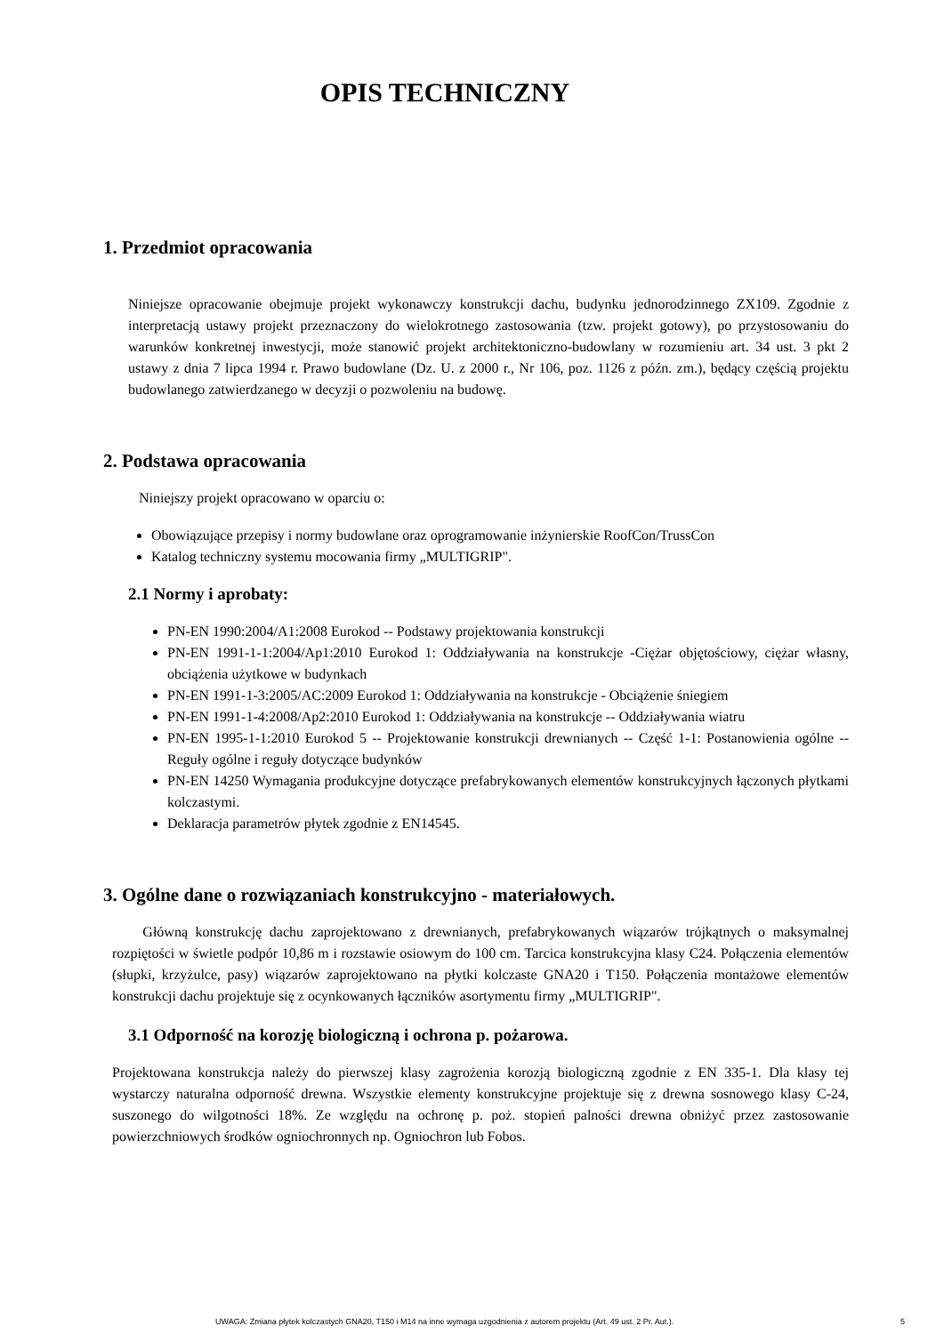OPIS TECHNICZNY
1. Przedmiot opracowania
Niniejsze opracowanie obejmuje projekt wykonawczy konstrukcji dachu, budynku jednorodzinnego ZX109. Zgodnie z interpretacją ustawy projekt przeznaczony do wielokrotnego zastosowania (tzw. projekt gotowy), po przystosowaniu do warunków konkretnej inwestycji, może stanowić projekt architektoniczno-budowlany w rozumieniu art. 34 ust. 3 pkt 2 ustawy z dnia 7 lipca 1994 r. Prawo budowlane (Dz. U. z 2000 r., Nr 106, poz. 1126 z późn. zm.), będący częścią projektu budowlanego zatwierdzanego w decyzji o pozwoleniu na budowę.
2. Podstawa opracowania
Niniejszy projekt opracowano w oparciu o:
Obowiązujące przepisy i normy budowlane oraz oprogramowanie inżynierskie RoofCon/TrussCon
Katalog techniczny systemu mocowania firmy „MULTIGRIP".
2.1 Normy i aprobaty:
PN-EN 1990:2004/A1:2008 Eurokod -- Podstawy projektowania konstrukcji
PN-EN 1991-1-1:2004/Ap1:2010 Eurokod 1: Oddziaływania na konstrukcje -Ciężar objętościowy, ciężar własny, obciążenia użytkowe w budynkach
PN-EN 1991-1-3:2005/AC:2009 Eurokod 1: Oddziaływania na konstrukcje - Obciążenie śniegiem
PN-EN 1991-1-4:2008/Ap2:2010 Eurokod 1: Oddziaływania na konstrukcje -- Oddziaływania wiatru
PN-EN 1995-1-1:2010 Eurokod 5 -- Projektowanie konstrukcji drewnianych -- Część 1-1: Postanowienia ogólne -- Reguły ogólne i reguły dotyczące budynków
PN-EN 14250 Wymagania produkcyjne dotyczące prefabrykowanych elementów konstrukcyjnych łączonych płytkami kolczastymi.
Deklaracja parametrów płytek zgodnie z EN14545.
3. Ogólne dane o rozwiązaniach konstrukcyjno - materiałowych.
Główną konstrukcję dachu zaprojektowano z drewnianych, prefabrykowanych wiązarów trójkątnych o maksymalnej rozpiętości w świetle podpór 10,86 m i rozstawie osiowym do 100 cm. Tarcica konstrukcyjna klasy C24. Połączenia elementów (słupki, krzyżulce, pasy) wiązarów zaprojektowano na płytki kolczaste GNA20 i T150. Połączenia montażowe elementów konstrukcji dachu projektuje się z ocynkowanych łączników asortymentu firmy „MULTIGRIP".
3.1 Odporność na korozję biologiczną i ochrona p. pożarowa.
Projektowana konstrukcja należy do pierwszej klasy zagrożenia korozją biologiczną zgodnie z EN 335-1. Dla klasy tej wystarczy naturalna odporność drewna. Wszystkie elementy konstrukcyjne projektuje się z drewna sosnowego klasy C-24, suszonego do wilgotności 18%. Ze względu na ochronę p. poż. stopień palności drewna obniżyć przez zastosowanie powierzchniowych środków ogniochronnych np. Ogniochron lub Fobos.
UWAGA: Zmiana płytek kolczastych GNA20, T150 i M14 na inne wymaga uzgodnienia z autorem projektu (Art. 49 ust. 2 Pr. Aut.). 5